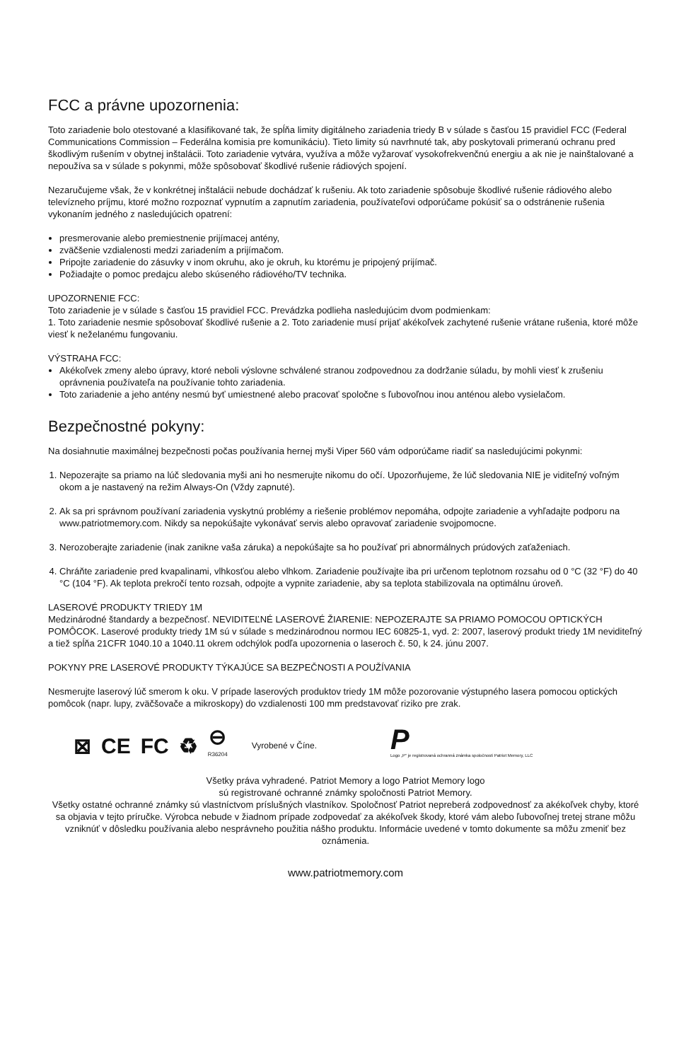FCC a právne upozornenia:
Toto zariadenie bolo otestované a klasifikované tak, že spĺňa limity digitálneho zariadenia triedy B v súlade s časťou 15 pravidiel FCC (Federal Communications Commission – Federálna komisia pre komunikáciu). Tieto limity sú navrhnuté tak, aby poskytovali primeranú ochranu pred škodlivým rušením v obytnej inštalácii. Toto zariadenie vytvára, využíva a môže vyžarovať vysokofrekvenčnú energiu a ak nie je nainštalované a nepoužíva sa v súlade s pokynmi, môže spôsobovať škodlivé rušenie rádiových spojení.
Nezaručujeme však, že v konkrétnej inštalácii nebude dochádzať k rušeniu. Ak toto zariadenie spôsobuje škodlivé rušenie rádiového alebo televízneho príjmu, ktoré možno rozpoznať vypnutím a zapnutím zariadenia, používateľovi odporúčame pokúsiť sa o odstránenie rušenia vykonaním jedného z nasledujúcich opatrení:
presmerovanie alebo premiestnenie prijímacej antény,
zväčšenie vzdialenosti medzi zariadením a prijímačom.
Pripojte zariadenie do zásuvky v inom okruhu, ako je okruh, ku ktorému je pripojený prijímač.
Požiadajte o pomoc predajcu alebo skúseného rádiového/TV technika.
UPOZORNENIE FCC:
Toto zariadenie je v súlade s časťou 15 pravidiel FCC. Prevádzka podlieha nasledujúcim dvom podmienkam:
1. Toto zariadenie nesmie spôsobovať škodlivé rušenie a 2. Toto zariadenie musí prijať akékoľvek zachytené rušenie vrátane rušenia, ktoré môže viesť k neželanému fungovaniu.
VÝSTRAHA FCC:
Akékoľvek zmeny alebo úpravy, ktoré neboli výslovne schválené stranou zodpovednou za dodržanie súladu, by mohli viesť k zrušeniu oprávnenia používateľa na používanie tohto zariadenia.
Toto zariadenie a jeho antény nesmú byť umiestnené alebo pracovať spoločne s ľubovoľnou inou anténou alebo vysielačom.
Bezpečnostné pokyny:
Na dosiahnutie maximálnej bezpečnosti počas používania hernej myši Viper 560 vám odporúčame riadiť sa nasledujúcimi pokynmi:
1. Nepozerajte sa priamo na lúč sledovania myši ani ho nesmerujte nikomu do očí. Upozorňujeme, že lúč sledovania NIE je viditeľný voľným okom a je nastavený na režim Always-On (Vždy zapnuté).
2. Ak sa pri správnom používaní zariadenia vyskytnú problémy a riešenie problémov nepomáha, odpojte zariadenie a vyhľadajte podporu na www.patriotmemory.com. Nikdy sa nepokúšajte vykonávať servis alebo opravovať zariadenie svojpomocne.
3. Nerozoberajte zariadenie (inak zanikne vaša záruka) a nepokúšajte sa ho používať pri abnormálnych prúdových zaťaženiach.
4. Chráňte zariadenie pred kvapalinami, vlhkosťou alebo vlhkom. Zariadenie používajte iba pri určenom teplotnom rozsahu od 0 °C (32 °F) do 40 °C (104 °F). Ak teplota prekročí tento rozsah, odpojte a vypnite zariadenie, aby sa teplota stabilizovala na optimálnu úroveň.
LASEROVÉ PRODUKTY TRIEDY 1M
Medzinárodné štandardy a bezpečnosť. NEVIDITEĽNÉ LASEROVÉ ŽIARENIE: NEPOZERAJTE SA PRIAMO POMOCOU OPTICKÝCH POMÔCOK. Laserové produkty triedy 1M sú v súlade s medzinárodnou normou IEC 60825-1, vyd. 2: 2007, laserový produkt triedy 1M neviditeľný a tiež spĺňa 21CFR 1040.10 a 1040.11 okrem odchýlok podľa upozornenia o laseroch č. 50, k 24. júnu 2007.
POKYNY PRE LASEROVÉ PRODUKTY TÝKAJÚCE SA BEZPEČNOSTI A POUŽÍVANIA
Nesmerujte laserový lúč smerom k oku. V prípade laserových produktov triedy 1M môže pozorovanie výstupného lasera pomocou optických pomôcok (napr. lupy, zväčšovače a mikroskopy) do vzdialenosti 100 mm predstavovať riziko pre zrak.
⊠ CE FC ♻ ⊖
R36204 Vyrobené v Číne. P
Logo „P“ je registrovaná ochranná známka spoločnosti Patriot Memory, LLC
Všetky práva vyhradené. Patriot Memory a logo Patriot Memory logo
sú registrované ochranné známky spoločnosti Patriot Memory.
Všetky ostatné ochranné známky sú vlastníctvom príslušných vlastníkov. Spoločnosť Patriot nepreberá zodpovednosť za akékoľvek chyby, ktoré sa objavia v tejto príručke. Výrobca nebude v žiadnom prípade zodpovedať za akékoľvek škody, ktoré vám alebo ľubovoľnej tretej strane môžu vzniknúť v dôsledku používania alebo nesprávneho použitia nášho produktu. Informácie uvedené v tomto dokumente sa môžu zmeniť bez oznámenia.
www.patriotmemory.com